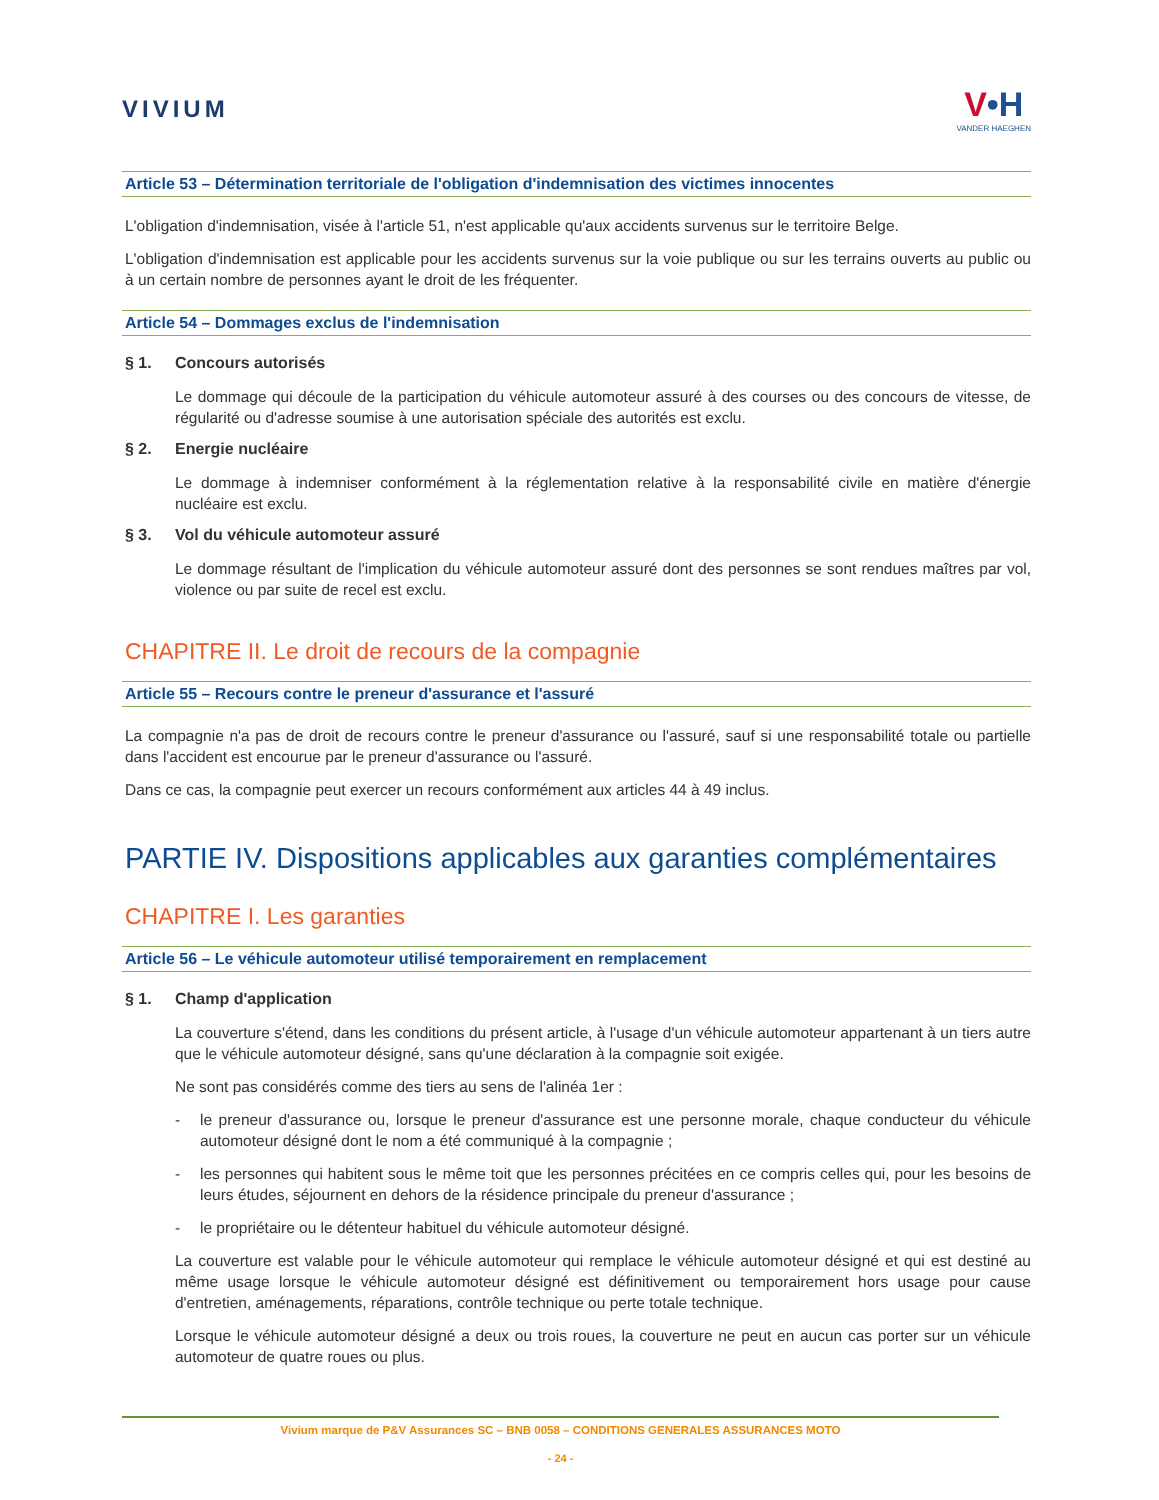VIVIUM
V•H
VANDER HAEGHEN
Article 53 – Détermination territoriale de l'obligation d'indemnisation des victimes innocentes
L'obligation d'indemnisation, visée à l'article 51, n'est applicable qu'aux accidents survenus sur le territoire Belge.
L'obligation d'indemnisation est applicable pour les accidents survenus sur la voie publique ou sur les terrains ouverts au public ou à un certain nombre de personnes ayant le droit de les fréquenter.
Article 54 – Dommages exclus de l'indemnisation
§ 1. Concours autorisés
Le dommage qui découle de la participation du véhicule automoteur assuré à des courses ou des concours de vitesse, de régularité ou d'adresse soumise à une autorisation spéciale des autorités est exclu.
§ 2. Energie nucléaire
Le dommage à indemniser conformément à la réglementation relative à la responsabilité civile en matière d'énergie nucléaire est exclu.
§ 3. Vol du véhicule automoteur assuré
Le dommage résultant de l'implication du véhicule automoteur assuré dont des personnes se sont rendues maîtres par vol, violence ou par suite de recel est exclu.
CHAPITRE II. Le droit de recours de la compagnie
Article 55 – Recours contre le preneur d'assurance et l'assuré
La compagnie n'a pas de droit de recours contre le preneur d'assurance ou l'assuré, sauf si une responsabilité totale ou partielle dans l'accident est encourue par le preneur d'assurance ou l'assuré.
Dans ce cas, la compagnie peut exercer un recours conformément aux articles 44 à 49 inclus.
PARTIE IV. Dispositions applicables aux garanties complémentaires
CHAPITRE I. Les garanties
Article 56 – Le véhicule automoteur utilisé temporairement en remplacement
§ 1. Champ d'application
La couverture s'étend, dans les conditions du présent article, à l'usage d'un véhicule automoteur appartenant à un tiers autre que le véhicule automoteur désigné, sans qu'une déclaration à la compagnie soit exigée.
Ne sont pas considérés comme des tiers au sens de l'alinéa 1er :
- le preneur d'assurance ou, lorsque le preneur d'assurance est une personne morale, chaque conducteur du véhicule automoteur désigné dont le nom a été communiqué à la compagnie ;
- les personnes qui habitent sous le même toit que les personnes précitées en ce compris celles qui, pour les besoins de leurs études, séjournent en dehors de la résidence principale du preneur d'assurance ;
- le propriétaire ou le détenteur habituel du véhicule automoteur désigné.
La couverture est valable pour le véhicule automoteur qui remplace le véhicule automoteur désigné et qui est destiné au même usage lorsque le véhicule automoteur désigné est définitivement ou temporairement hors usage pour cause d'entretien, aménagements, réparations, contrôle technique ou perte totale technique.
Lorsque le véhicule automoteur désigné a deux ou trois roues, la couverture ne peut en aucun cas porter sur un véhicule automoteur de quatre roues ou plus.
Vivium marque de P&V Assurances SC – BNB 0058 – CONDITIONS GENERALES ASSURANCES MOTO
- 24 -